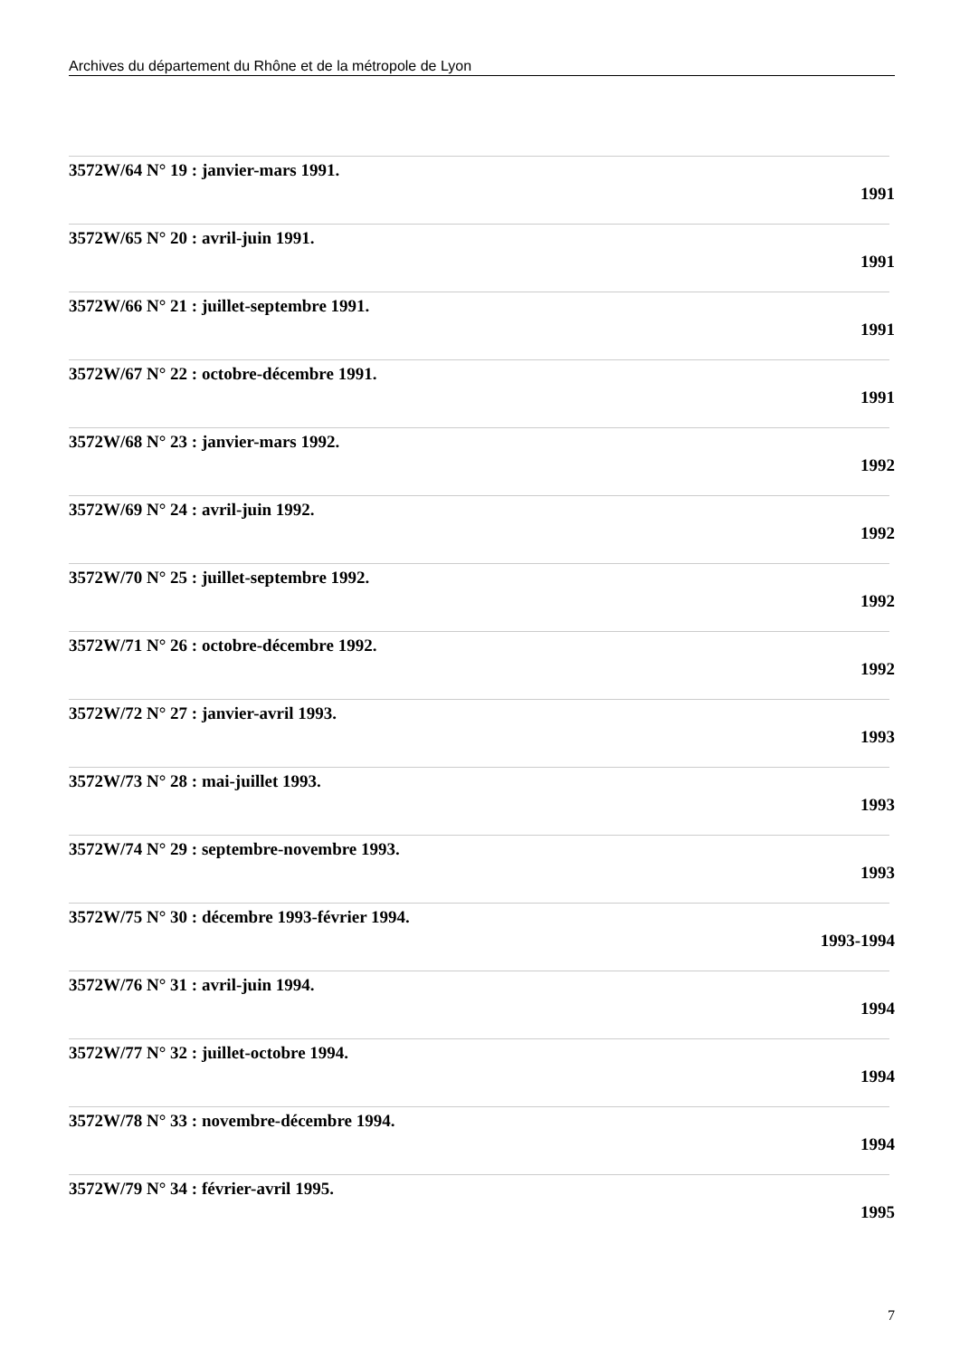Archives du département du Rhône et de la métropole de Lyon
3572W/64 N° 19 : janvier-mars 1991.
1991
3572W/65 N° 20 : avril-juin 1991.
1991
3572W/66 N° 21 : juillet-septembre 1991.
1991
3572W/67 N° 22 : octobre-décembre 1991.
1991
3572W/68 N° 23 : janvier-mars 1992.
1992
3572W/69 N° 24 : avril-juin 1992.
1992
3572W/70 N° 25 : juillet-septembre 1992.
1992
3572W/71 N° 26 : octobre-décembre 1992.
1992
3572W/72 N° 27 : janvier-avril 1993.
1993
3572W/73 N° 28 : mai-juillet 1993.
1993
3572W/74 N° 29 : septembre-novembre 1993.
1993
3572W/75 N° 30 : décembre 1993-février 1994.
1993-1994
3572W/76 N° 31 : avril-juin 1994.
1994
3572W/77 N° 32 : juillet-octobre 1994.
1994
3572W/78 N° 33 : novembre-décembre 1994.
1994
3572W/79 N° 34 : février-avril 1995.
1995
7